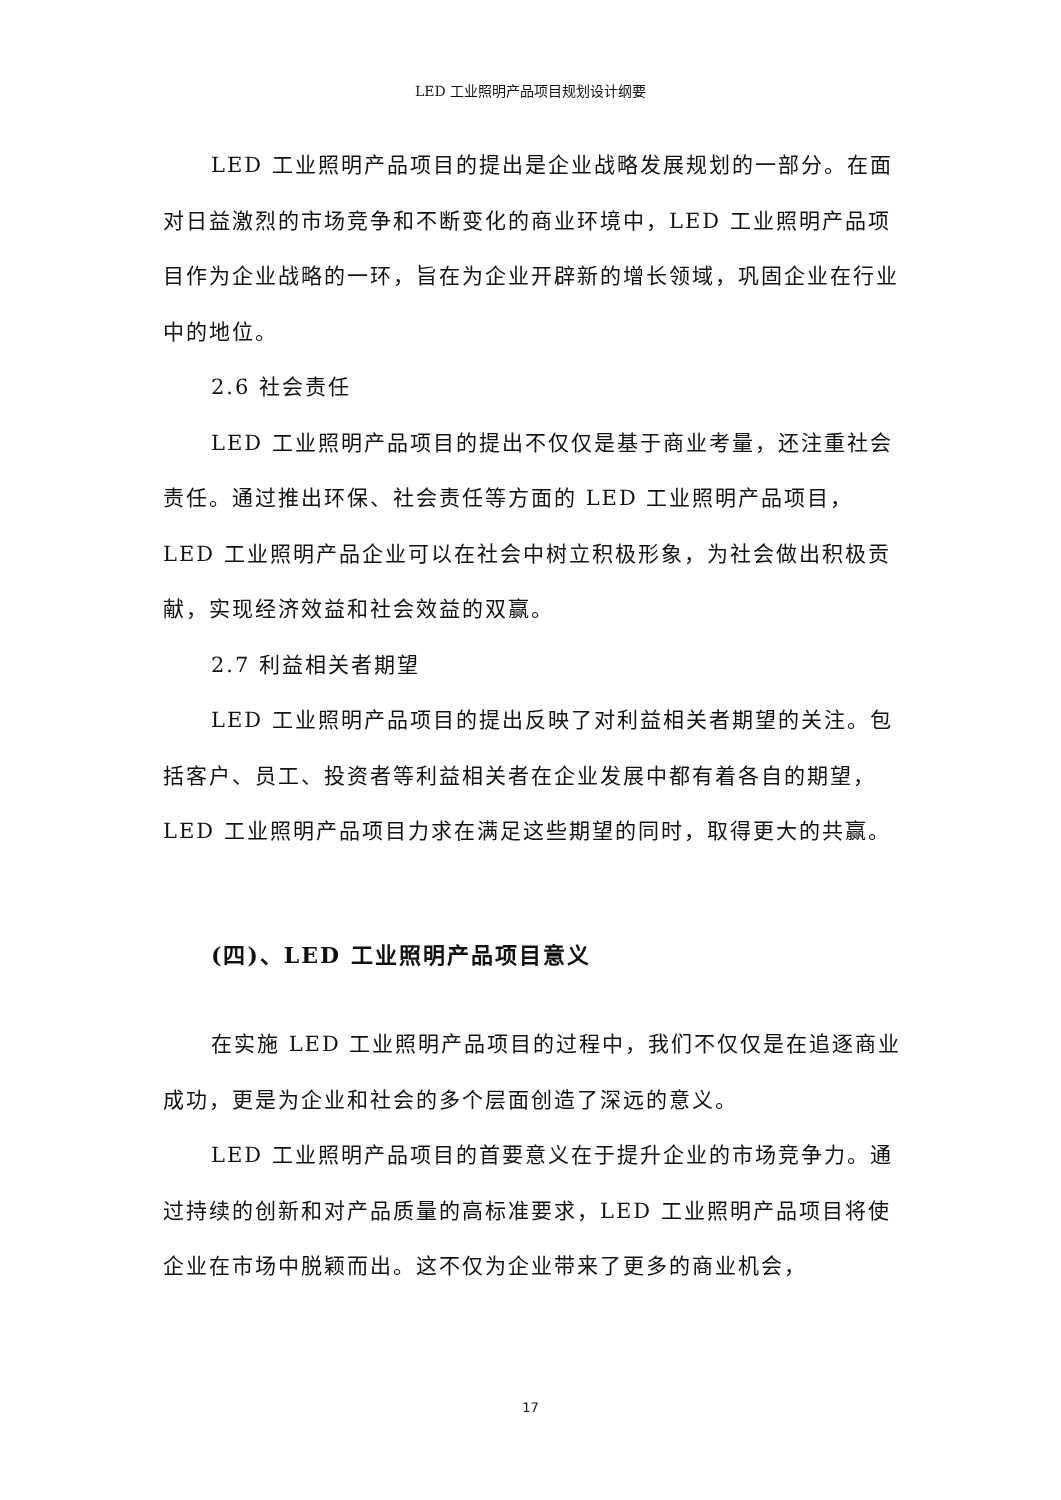LED 工业照明产品项目规划设计纲要
LED 工业照明产品项目的提出是企业战略发展规划的一部分。在面对日益激烈的市场竞争和不断变化的商业环境中，LED 工业照明产品项目作为企业战略的一环，旨在为企业开辟新的增长领域，巩固企业在行业中的地位。
2.6 社会责任
LED 工业照明产品项目的提出不仅仅是基于商业考量，还注重社会责任。通过推出环保、社会责任等方面的 LED 工业照明产品项目，LED 工业照明产品企业可以在社会中树立积极形象，为社会做出积极贡献，实现经济效益和社会效益的双赢。
2.7 利益相关者期望
LED 工业照明产品项目的提出反映了对利益相关者期望的关注。包括客户、员工、投资者等利益相关者在企业发展中都有着各自的期望，LED 工业照明产品项目力求在满足这些期望的同时，取得更大的共赢。
(四)、LED 工业照明产品项目意义
在实施 LED 工业照明产品项目的过程中，我们不仅仅是在追逐商业成功，更是为企业和社会的多个层面创造了深远的意义。
LED 工业照明产品项目的首要意义在于提升企业的市场竞争力。通过持续的创新和对产品质量的高标准要求，LED 工业照明产品项目将使企业在市场中脱颖而出。这不仅为企业带来了更多的商业机会，
17